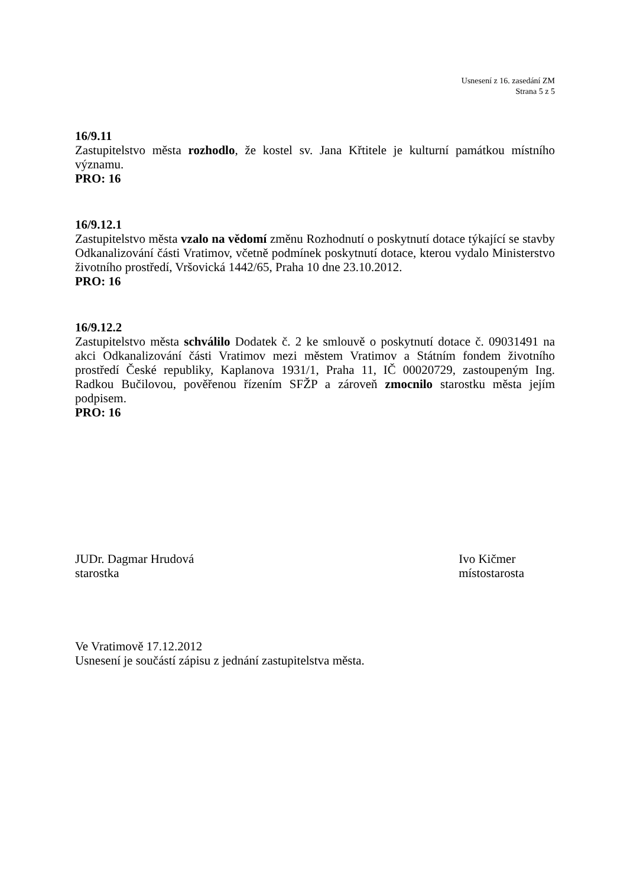Usnesení z 16. zasedání ZM
Strana 5 z 5
16/9.11
Zastupitelstvo města rozhodlo, že kostel sv. Jana Křtitele je kulturní památkou místního významu.
PRO: 16
16/9.12.1
Zastupitelstvo města vzalo na vědomí změnu Rozhodnutí o poskytnutí dotace týkající se stavby Odkanalizování části Vratimov, včetně podmínek poskytnutí dotace, kterou vydalo Ministerstvo životního prostředí, Vršovická 1442/65, Praha 10 dne 23.10.2012.
PRO: 16
16/9.12.2
Zastupitelstvo města schválilo Dodatek č. 2 ke smlouvě o poskytnutí dotace č. 09031491 na akci Odkanalizování části Vratimov mezi městem Vratimov a Státním fondem životního prostředí České republiky, Kaplanova 1931/1, Praha 11, IČ 00020729, zastoupeným Ing. Radkou Bučilovou, pověřenou řízením SFŽP a zároveň zmocnilo starostku města jejím podpisem.
PRO: 16
JUDr. Dagmar Hrudová
starostka
Ivo Kičmer
místostarosta
Ve Vratimově 17.12.2012
Usnesení je součástí zápisu z jednání zastupitelstva města.